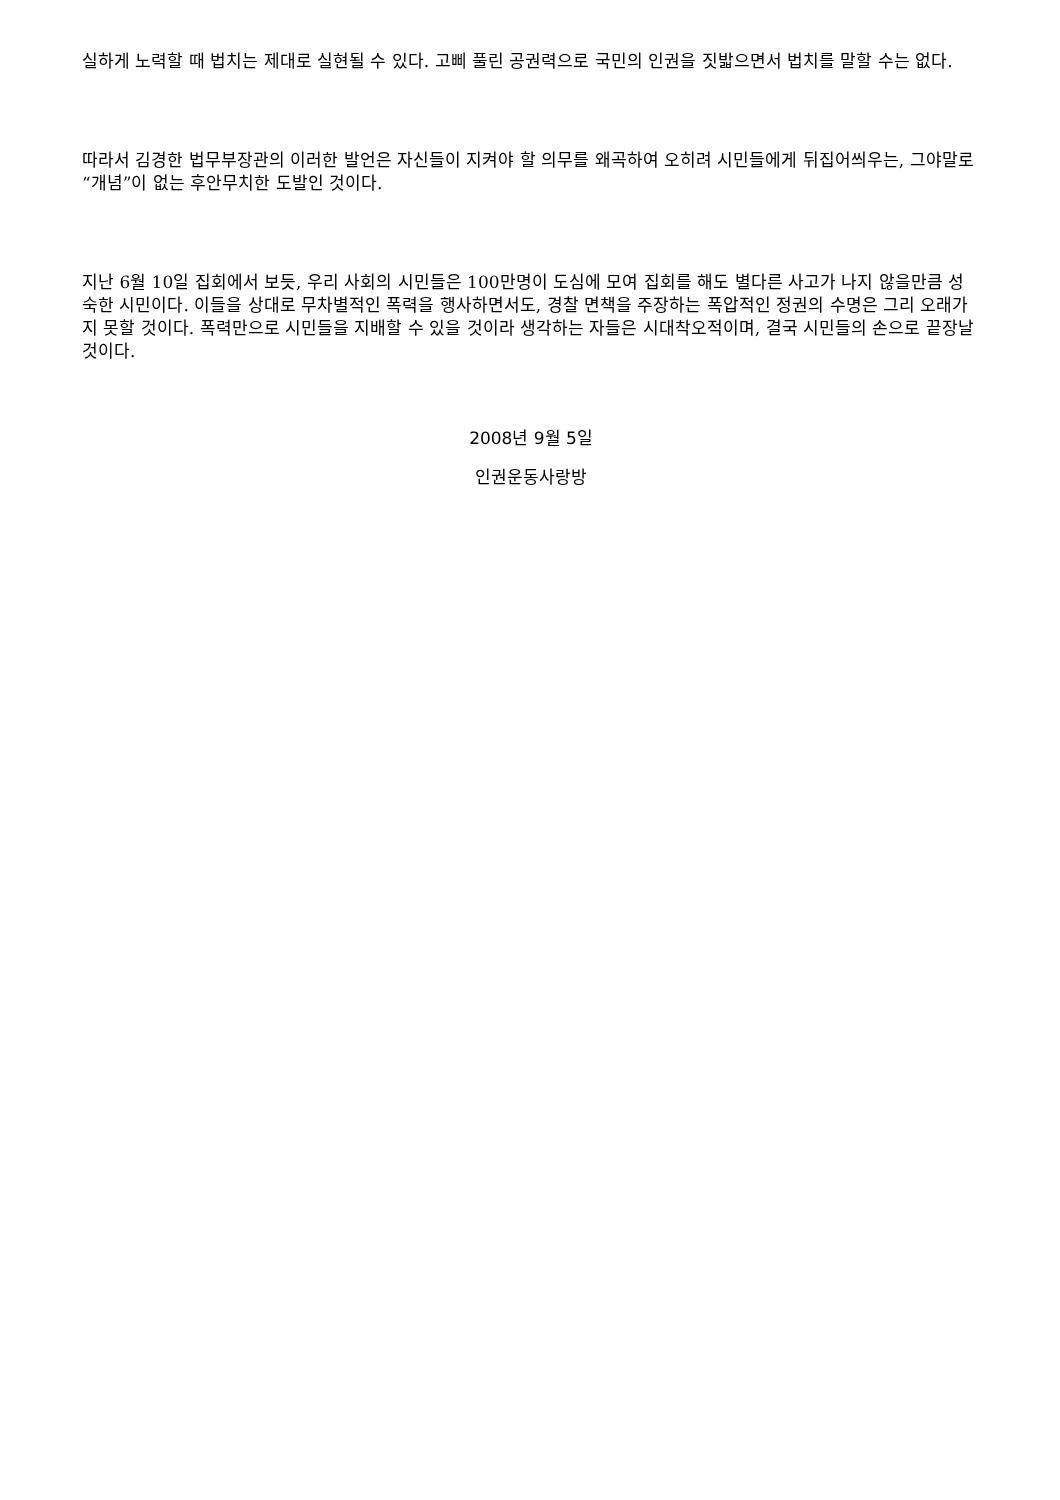실하게 노력할 때 법치는 제대로 실현될 수 있다. 고삐 풀린 공권력으로 국민의 인권을 짓밟으면서 법치를 말할 수는 없다.
따라서 김경한 법무부장관의 이러한 발언은 자신들이 지켜야 할 의무를 왜곡하여 오히려 시민들에게 뒤집어씌우는, 그야말로 “개념”이 없는 후안무치한 도발인 것이다.
지난 6월 10일 집회에서 보듯, 우리 사회의 시민들은 100만명이 도심에 모여 집회를 해도 별다른 사고가 나지 않을만큼 성숙한 시민이다. 이들을 상대로 무차별적인 폭력을 행사하면서도, 경찰 면책을 주장하는 폭압적인 정권의 수명은 그리 오래가지 못할 것이다. 폭력만으로 시민들을 지배할 수 있을 것이라 생각하는 자들은 시대착오적이며, 결국 시민들의 손으로 끝장날 것이다.
2008년 9월 5일
인권운동사랑방